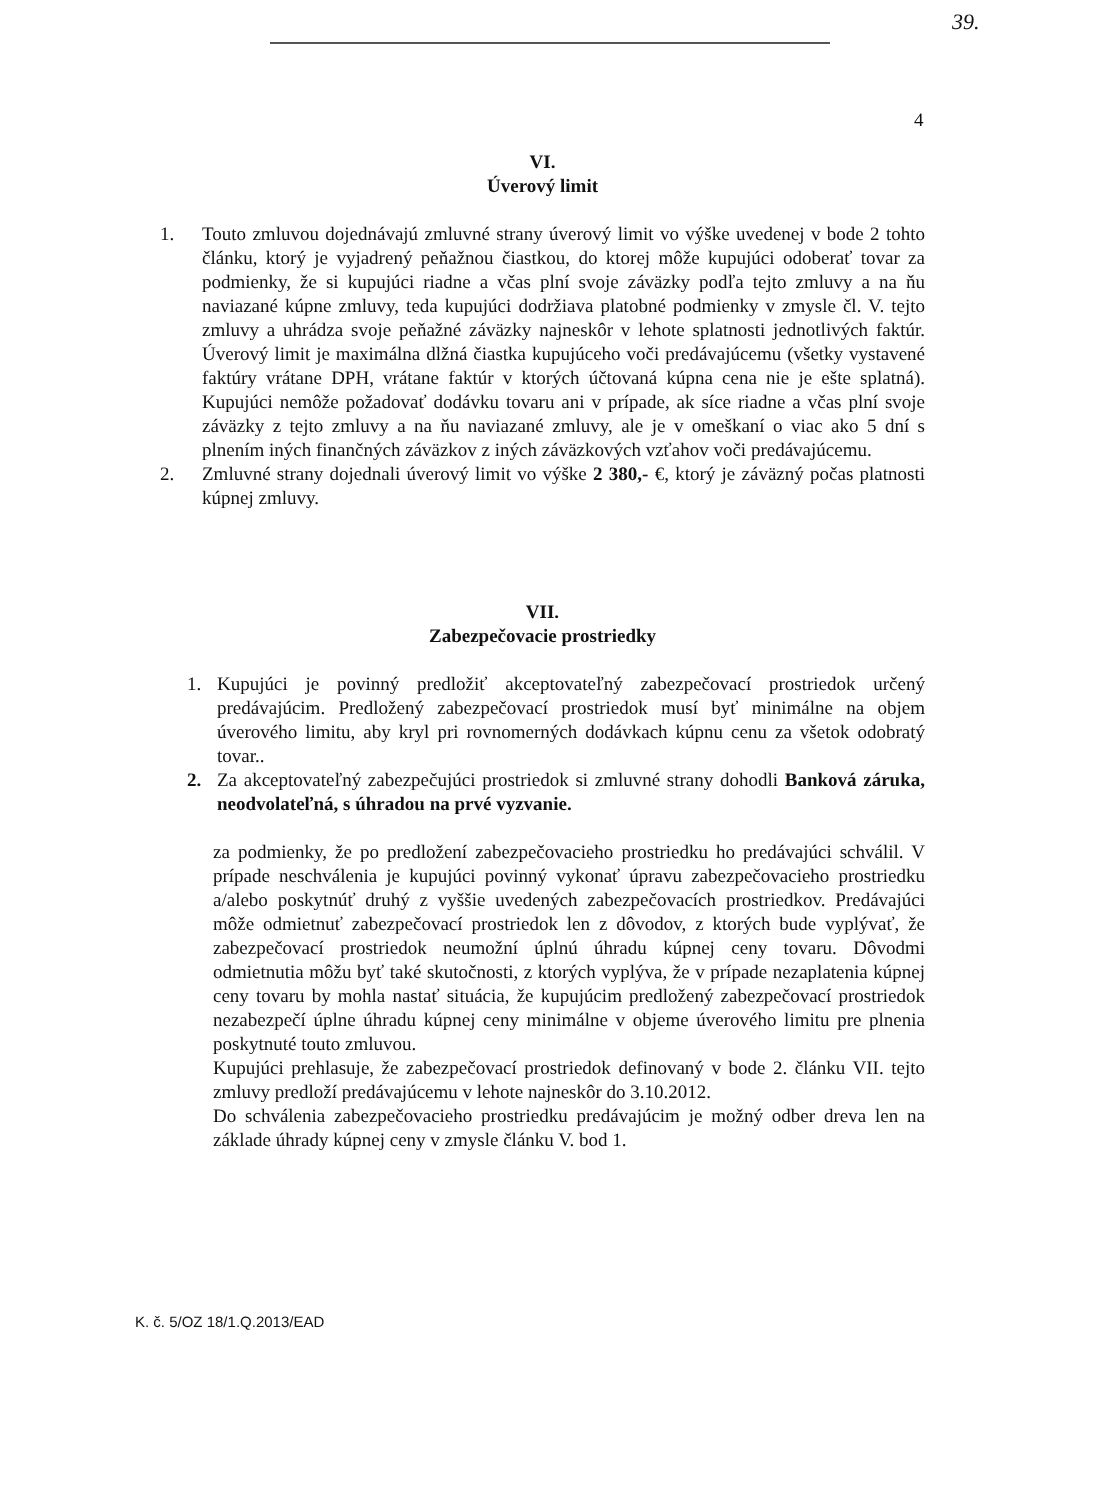39.
4
VI.
Úverový limit
1. Touto zmluvou dojednávajú zmluvné strany úverový limit vo výške uvedenej v bode 2 tohto článku, ktorý je vyjadrený peňažnou čiastkou, do ktorej môže kupujúci odoberať tovar za podmienky, že si kupujúci riadne a včas plní svoje záväzky podľa tejto zmluvy a na ňu naviazané kúpne zmluvy, teda kupujúci dodržiava platobné podmienky v zmysle čl. V. tejto zmluvy a uhrádza svoje peňažné záväzky najneskôr v lehote splatnosti jednotlivých faktúr. Úverový limit je maximálna dlžná čiastka kupujúceho voči predávajúcemu (všetky vystavené faktúry vrátane DPH, vrátane faktúr v ktorých účtovaná kúpna cena nie je ešte splatná). Kupujúci nemôže požadovať dodávku tovaru ani v prípade, ak síce riadne a včas plní svoje záväzky z tejto zmluvy a na ňu naviazané zmluvy, ale je v omeškaní o viac ako 5 dní s plnením iných finančných záväzkov z iných záväzkových vzťahov voči predávajúcemu.
2. Zmluvné strany dojednali úverový limit vo výške 2 380,- €, ktorý je záväzný počas platnosti kúpnej zmluvy.
VII.
Zabezpečovacie prostriedky
1. Kupujúci je povinný predložiť akceptovateľný zabezpečovací prostriedok určený predávajúcim. Predložený zabezpečovací prostriedok musí byť minimálne na objem úverového limitu, aby kryl pri rovnomerných dodávkach kúpnu cenu za všetok odobratý tovar..
2. Za akceptovateľný zabezpečujúci prostriedok si zmluvné strany dohodli Banková záruka, neodvolateľná, s úhradou na prvé vyzvanie.
za podmienky, že po predložení zabezpečovacieho prostriedku ho predávajúci schválil. V prípade neschválenia je kupujúci povinný vykonať úpravu zabezpečovacieho prostriedku a/alebo poskytnúť druhý z vyššie uvedených zabezpečovacích prostriedkov. Predávajúci môže odmietnuť zabezpečovací prostriedok len z dôvodov, z ktorých bude vyplývať, že zabezpečovací prostriedok neumožní úplnú úhradu kúpnej ceny tovaru. Dôvodmi odmietnutia môžu byť také skutočnosti, z ktorých vyplýva, že v prípade nezaplatenia kúpnej ceny tovaru by mohla nastať situácia, že kupujúcim predložený zabezpečovací prostriedok nezabezpečí úplne úhradu kúpnej ceny minimálne v objeme úverového limitu pre plnenia poskytnuté touto zmluvou.
Kupujúci prehlasuje, že zabezpečovací prostriedok definovaný v bode 2. článku VII. tejto zmluvy predloží predávajúcemu v lehote najneskôr do 3.10.2012.
Do schválenia zabezpečovacieho prostriedku predávajúcim je možný odber dreva len na základe úhrady kúpnej ceny v zmysle článku V. bod 1.
K. č. 5/OZ 18/1.Q.2013/EAD